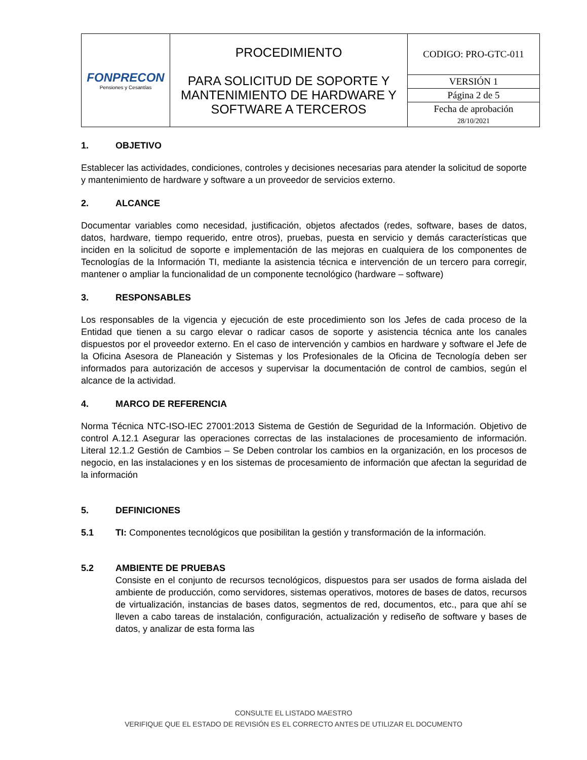| FONPRECON Pensiones y Cesantías | PROCEDIMIENTO PARA SOLICITUD DE SOPORTE Y MANTENIMIENTO DE HARDWARE Y SOFTWARE A TERCEROS | CODIGO: PRO-GTC-011 |
| | | VERSIÓN 1 |
| | | Página 2 de 5 |
| | | Fecha de aprobación 28/10/2021 |
1. OBJETIVO
Establecer las actividades, condiciones, controles y decisiones necesarias para atender la solicitud de soporte y mantenimiento de hardware y software a un proveedor de servicios externo.
2. ALCANCE
Documentar variables como necesidad, justificación, objetos afectados (redes, software, bases de datos, datos, hardware, tiempo requerido, entre otros), pruebas, puesta en servicio y demás características que inciden en la solicitud de soporte e implementación de las mejoras en cualquiera de los componentes de Tecnologías de la Información TI, mediante la asistencia técnica e intervención de un tercero para corregir, mantener o ampliar la funcionalidad de un componente tecnológico (hardware – software)
3. RESPONSABLES
Los responsables de la vigencia y ejecución de este procedimiento son los Jefes de cada proceso de la Entidad que tienen a su cargo elevar o radicar casos de soporte y asistencia técnica ante los canales dispuestos por el proveedor externo. En el caso de intervención y cambios en hardware y software el Jefe de la Oficina Asesora de Planeación y Sistemas y los Profesionales de la Oficina de Tecnología deben ser informados para autorización de accesos y supervisar la documentación de control de cambios, según el alcance de la actividad.
4. MARCO DE REFERENCIA
Norma Técnica NTC-ISO-IEC 27001:2013 Sistema de Gestión de Seguridad de la Información. Objetivo de control A.12.1 Asegurar las operaciones correctas de las instalaciones de procesamiento de información. Literal 12.1.2 Gestión de Cambios – Se Deben controlar los cambios en la organización, en los procesos de negocio, en las instalaciones y en los sistemas de procesamiento de información que afectan la seguridad de la información
5. DEFINICIONES
5.1 TI: Componentes tecnológicos que posibilitan la gestión y transformación de la información.
5.2 AMBIENTE DE PRUEBAS
Consiste en el conjunto de recursos tecnológicos, dispuestos para ser usados de forma aislada del ambiente de producción, como servidores, sistemas operativos, motores de bases de datos, recursos de virtualización, instancias de bases datos, segmentos de red, documentos, etc., para que ahí se lleven a cabo tareas de instalación, configuración, actualización y rediseño de software y bases de datos, y analizar de esta forma las
CONSULTE EL LISTADO MAESTRO
VERIFIQUE QUE EL ESTADO DE REVISIÓN ES EL CORRECTO ANTES DE UTILIZAR EL DOCUMENTO